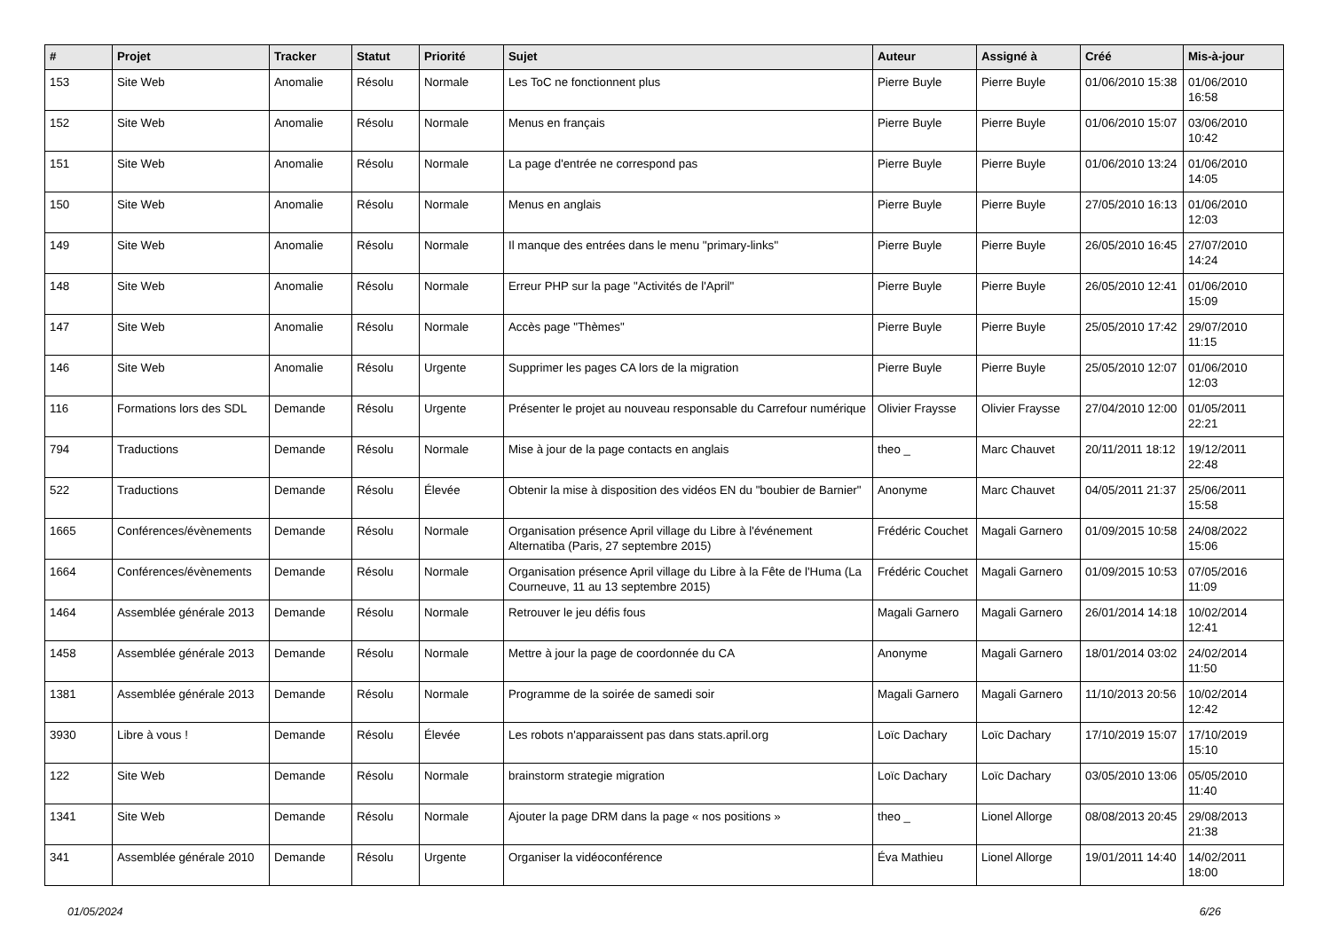| # | Projet | Tracker | Statut | Priorité | Sujet | Auteur | Assigné à | Créé | Mis-à-jour |
| --- | --- | --- | --- | --- | --- | --- | --- | --- | --- |
| 153 | Site Web | Anomalie | Résolu | Normale | Les ToC ne fonctionnent plus | Pierre Buyle | Pierre Buyle | 01/06/2010 15:38 | 01/06/2010 16:58 |
| 152 | Site Web | Anomalie | Résolu | Normale | Menus en français | Pierre Buyle | Pierre Buyle | 01/06/2010 15:07 | 03/06/2010 10:42 |
| 151 | Site Web | Anomalie | Résolu | Normale | La page d'entrée ne correspond pas | Pierre Buyle | Pierre Buyle | 01/06/2010 13:24 | 01/06/2010 14:05 |
| 150 | Site Web | Anomalie | Résolu | Normale | Menus en anglais | Pierre Buyle | Pierre Buyle | 27/05/2010 16:13 | 01/06/2010 12:03 |
| 149 | Site Web | Anomalie | Résolu | Normale | Il manque des entrées dans le menu ''primary-links'' | Pierre Buyle | Pierre Buyle | 26/05/2010 16:45 | 27/07/2010 14:24 |
| 148 | Site Web | Anomalie | Résolu | Normale | Erreur PHP sur la page "Activités de l'April" | Pierre Buyle | Pierre Buyle | 26/05/2010 12:41 | 01/06/2010 15:09 |
| 147 | Site Web | Anomalie | Résolu | Normale | Accès page "Thèmes" | Pierre Buyle | Pierre Buyle | 25/05/2010 17:42 | 29/07/2010 11:15 |
| 146 | Site Web | Anomalie | Résolu | Urgente | Supprimer les pages CA lors de la migration | Pierre Buyle | Pierre Buyle | 25/05/2010 12:07 | 01/06/2010 12:03 |
| 116 | Formations lors des SDL | Demande | Résolu | Urgente | Présenter le projet au nouveau responsable du Carrefour numérique | Olivier Fraysse | Olivier Fraysse | 27/04/2010 12:00 | 01/05/2011 22:21 |
| 794 | Traductions | Demande | Résolu | Normale | Mise à jour de la page contacts en anglais | theo _ | Marc Chauvet | 20/11/2011 18:12 | 19/12/2011 22:48 |
| 522 | Traductions | Demande | Résolu | Élevée | Obtenir la mise à disposition des vidéos EN du "boubier de Barnier" | Anonyme | Marc Chauvet | 04/05/2011 21:37 | 25/06/2011 15:58 |
| 1665 | Conférences/évènements | Demande | Résolu | Normale | Organisation présence April village du Libre à l'événement Alternatiba (Paris, 27 septembre 2015) | Frédéric Couchet | Magali Garnero | 01/09/2015 10:58 | 24/08/2022 15:06 |
| 1664 | Conférences/évènements | Demande | Résolu | Normale | Organisation présence April village du Libre à la Fête de l'Huma (La Courneuve, 11 au 13 septembre 2015) | Frédéric Couchet | Magali Garnero | 01/09/2015 10:53 | 07/05/2016 11:09 |
| 1464 | Assemblée générale 2013 | Demande | Résolu | Normale | Retrouver le jeu défis fous | Magali Garnero | Magali Garnero | 26/01/2014 14:18 | 10/02/2014 12:41 |
| 1458 | Assemblée générale 2013 | Demande | Résolu | Normale | Mettre à jour la page de coordonnée du CA | Anonyme | Magali Garnero | 18/01/2014 03:02 | 24/02/2014 11:50 |
| 1381 | Assemblée générale 2013 | Demande | Résolu | Normale | Programme de la soirée de samedi soir | Magali Garnero | Magali Garnero | 11/10/2013 20:56 | 10/02/2014 12:42 |
| 3930 | Libre à vous ! | Demande | Résolu | Élevée | Les robots n'apparaissent pas dans stats.april.org | Loïc Dachary | Loïc Dachary | 17/10/2019 15:07 | 17/10/2019 15:10 |
| 122 | Site Web | Demande | Résolu | Normale | brainstorm strategie migration | Loïc Dachary | Loïc Dachary | 03/05/2010 13:06 | 05/05/2010 11:40 |
| 1341 | Site Web | Demande | Résolu | Normale | Ajouter la page DRM dans la page « nos positions » | theo _ | Lionel Allorge | 08/08/2013 20:45 | 29/08/2013 21:38 |
| 341 | Assemblée générale 2010 | Demande | Résolu | Urgente | Organiser la vidéoconférence | Éva Mathieu | Lionel Allorge | 19/01/2011 14:40 | 14/02/2011 18:00 |
01/05/2024 6/26